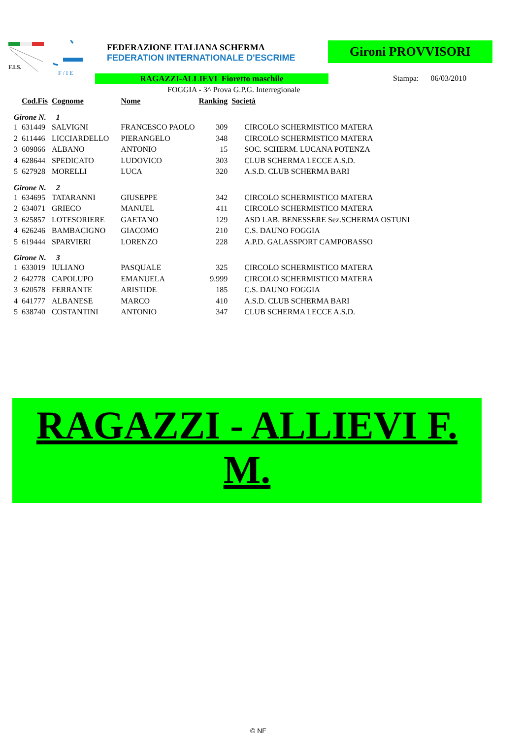F.I.S.
F / I E
FEDERAZIONE ITALIANA SCHERMA
FEDERATION INTERNATIONALE D'ESCRIME
Gironi PROVVISORI
RAGAZZI-ALLIEVI Fioretto maschile Stampa: 06/03/2010
FOGGIA - 3^ Prova G.P.G. Interregionale
| | Cod.Fis | Cognome | Nome | Ranking | Società |
| --- | --- | --- | --- | --- | --- |
| Girone N. 1 | | | | | |
| 1 | 631449 | SALVIGNI | FRANCESCO PAOLO | 309 | CIRCOLO SCHERMISTICO MATERA |
| 2 | 611446 | LICCIARDELLO | PIERANGELO | 348 | CIRCOLO SCHERMISTICO MATERA |
| 3 | 609866 | ALBANO | ANTONIO | 15 | SOC. SCHERM. LUCANA POTENZA |
| 4 | 628644 | SPEDICATO | LUDOVICO | 303 | CLUB SCHERMA LECCE A.S.D. |
| 5 | 627928 | MORELLI | LUCA | 320 | A.S.D. CLUB SCHERMA BARI |
| Girone N. 2 | | | | | |
| 1 | 634695 | TATARANNI | GIUSEPPE | 342 | CIRCOLO SCHERMISTICO MATERA |
| 2 | 634071 | GRIECO | MANUEL | 411 | CIRCOLO SCHERMISTICO MATERA |
| 3 | 625857 | LOTESORIERE | GAETANO | 129 | ASD LAB. BENESSERE Sez.SCHERMA OSTUNI |
| 4 | 626246 | BAMBACIGNO | GIACOMO | 210 | C.S. DAUNO FOGGIA |
| 5 | 619444 | SPARVIERI | LORENZO | 228 | A.P.D. GALASSPORT CAMPOBASSO |
| Girone N. 3 | | | | | |
| 1 | 633019 | IULIANO | PASQUALE | 325 | CIRCOLO SCHERMISTICO MATERA |
| 2 | 642778 | CAPOLUPO | EMANUELA | 9.999 | CIRCOLO SCHERMISTICO MATERA |
| 3 | 620578 | FERRANTE | ARISTIDE | 185 | C.S. DAUNO FOGGIA |
| 4 | 641777 | ALBANESE | MARCO | 410 | A.S.D. CLUB SCHERMA BARI |
| 5 | 638740 | COSTANTINI | ANTONIO | 347 | CLUB SCHERMA LECCE A.S.D. |
RAGAZZI - ALLIEVI F. M.
© NF